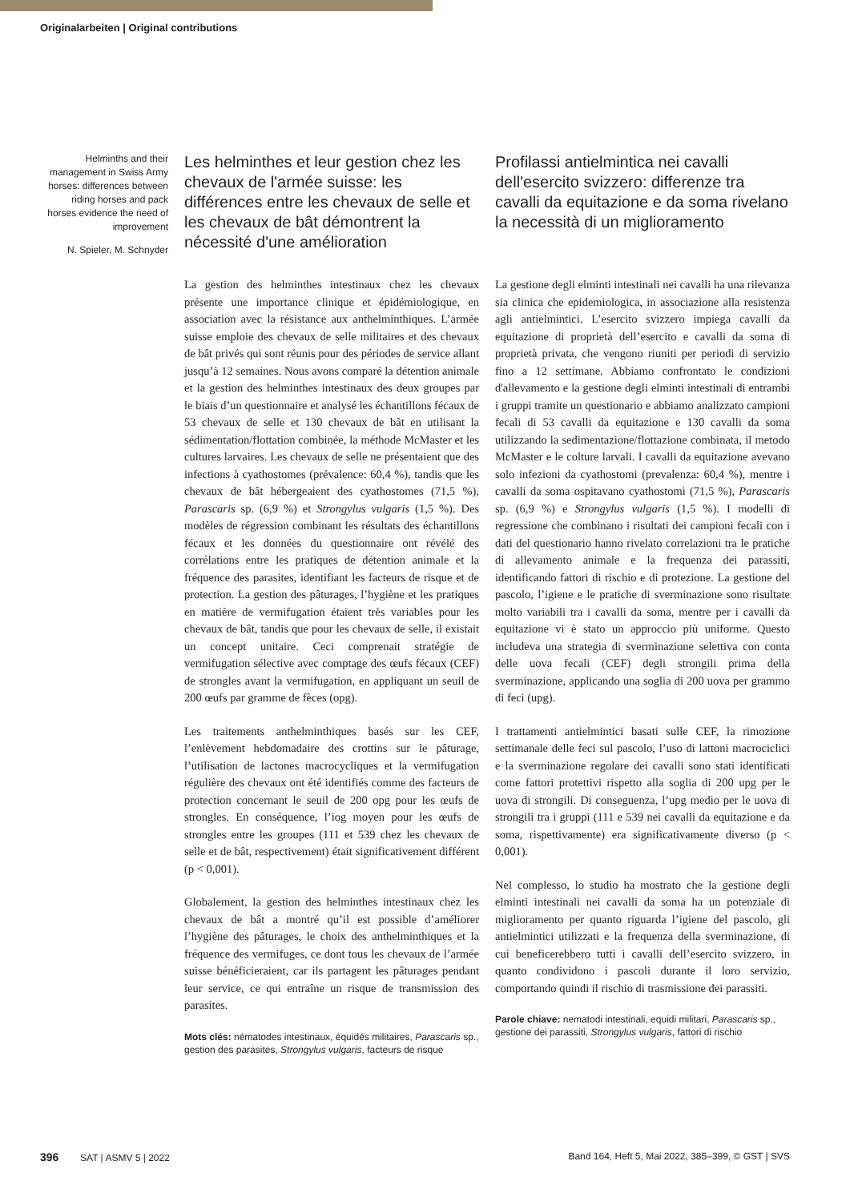Originalarbeiten | Original contributions
Helminths and their management in Swiss Army horses: differences between riding horses and pack horses evidence the need of improvement
N. Spieler, M. Schnyder
Les helminthes et leur gestion chez les chevaux de l'armée suisse: les différences entre les chevaux de selle et les chevaux de bât démontrent la nécessité d'une amélioration
La gestion des helminthes intestinaux chez les chevaux présente une importance clinique et épidémiologique, en association avec la résistance aux anthelminthiques. L’armée suisse emploie des chevaux de selle militaires et des chevaux de bât privés qui sont réunis pour des périodes de service allant jusqu’à 12 semaines. Nous avons comparé la détention animale et la gestion des helminthes intestinaux des deux groupes par le biais d’un questionnaire et analysé les échantillons fécaux de 53 chevaux de selle et 130 chevaux de bât en utilisant la sédimentation/flottation combinée, la méthode McMaster et les cultures larvaires. Les chevaux de selle ne présentaient que des infections à cyathostomes (prévalence: 60,4 %), tandis que les chevaux de bât hébergeaient des cyathostomes (71,5 %), Parascaris sp. (6,9 %) et Strongylus vulgaris (1,5 %). Des modèles de régression combinant les résultats des échantillons fécaux et les données du questionnaire ont révélé des corrélations entre les pratiques de détention animale et la fréquence des parasites, identifiant les facteurs de risque et de protection. La gestion des pâturages, l’hygiène et les pratiques en matière de vermifugation étaient très variables pour les chevaux de bât, tandis que pour les chevaux de selle, il existait un concept unitaire. Ceci comprenait stratégie de vermifugation sélective avec comptage des œufs fécaux (CEF) de strongles avant la vermifugation, en appliquant un seuil de 200 œufs par gramme de fèces (opg).
Les traitements anthelminthiques basés sur les CEF, l’enlèvement hebdomadaire des crottins sur le pâturage, l’utilisation de lactones macrocycliques et la vermifugation régulière des chevaux ont été identifiés comme des facteurs de protection concernant le seuil de 200 opg pour les œufs de strongles. En conséquence, l’iog moyen pour les œufs de strongles entre les groupes (111 et 539 chez les chevaux de selle et de bât, respectivement) était significativement différent (p < 0,001).
Globalement, la gestion des helminthes intestinaux chez les chevaux de bât a montré qu’il est possible d’améliorer l’hygiène des pâturages, le choix des anthelminthiques et la fréquence des vermifuges, ce dont tous les chevaux de l’armée suisse bénéficieraient, car ils partagent les pâturages pendant leur service, ce qui entraîne un risque de transmission des parasites.
Mots clés: nématodes intestinaux, équidés militaires, Parascaris sp., gestion des parasites, Strongylus vulgaris, facteurs de risque
Profilassi antielmintica nei cavalli dell'esercito svizzero: differenze tra cavalli da equitazione e da soma rivelano la necessità di un miglioramento
La gestione degli elminti intestinali nei cavalli ha una rilevanza sia clinica che epidemiologica, in associazione alla resistenza agli antielmintici. L’esercito svizzero impiega cavalli da equitazione di proprietà dell’esercito e cavalli da soma di proprietà privata, che vengono riuniti per periodi di servizio fino a 12 settimane. Abbiamo confrontato le condizioni d'allevamento e la gestione degli elminti intestinali di entrambi i gruppi tramite un questionario e abbiamo analizzato campioni fecali di 53 cavalli da equitazione e 130 cavalli da soma utilizzando la sedimentazione/flottazione combinata, il metodo McMaster e le colture larvali. I cavalli da equitazione avevano solo infezioni da cyathostomi (prevalenza: 60,4 %), mentre i cavalli da soma ospitavano cyathostomi (71,5 %), Parascaris sp. (6,9 %) e Strongylus vulgaris (1,5 %). I modelli di regressione che combinano i risultati dei campioni fecali con i dati del questionario hanno rivelato correlazioni tra le pratiche di allevamento animale e la frequenza dei parassiti, identificando fattori di rischio e di protezione. La gestione del pascolo, l’igiene e le pratiche di sverminazione sono risultate molto variabili tra i cavalli da soma, mentre per i cavalli da equitazione vi è stato un approccio più uniforme. Questo includeva una strategia di sverminazione selettiva con conta delle uova fecali (CEF) degli strongili prima della sverminazione, applicando una soglia di 200 uova per grammo di feci (upg).
I trattamenti antielmintici basati sulle CEF, la rimozione settimanale delle feci sul pascolo, l’uso di lattoni macrociclici e la sverminazione regolare dei cavalli sono stati identificati come fattori protettivi rispetto alla soglia di 200 upg per le uova di strongili. Di conseguenza, l’upg medio per le uova di strongili tra i gruppi (111 e 539 nei cavalli da equitazione e da soma, rispettivamente) era significativamente diverso (p < 0,001).
Nel complesso, lo studio ha mostrato che la gestione degli elminti intestinali nei cavalli da soma ha un potenziale di miglioramento per quanto riguarda l’igiene del pascolo, gli antielmintici utilizzati e la frequenza della sverminazione, di cui beneficerebbero tutti i cavalli dell’esercito svizzero, in quanto condividono i pascoli durante il loro servizio, comportando quindi il rischio di trasmissione dei parassiti.
Parole chiave: nematodi intestinali, equidi militari, Parascaris sp., gestione dei parassiti, Strongylus vulgaris, fattori di rischio
396 SAT | ASMV 5 | 2022 Band 164, Heft 5, Mai 2022, 385–399, © GST | SVS